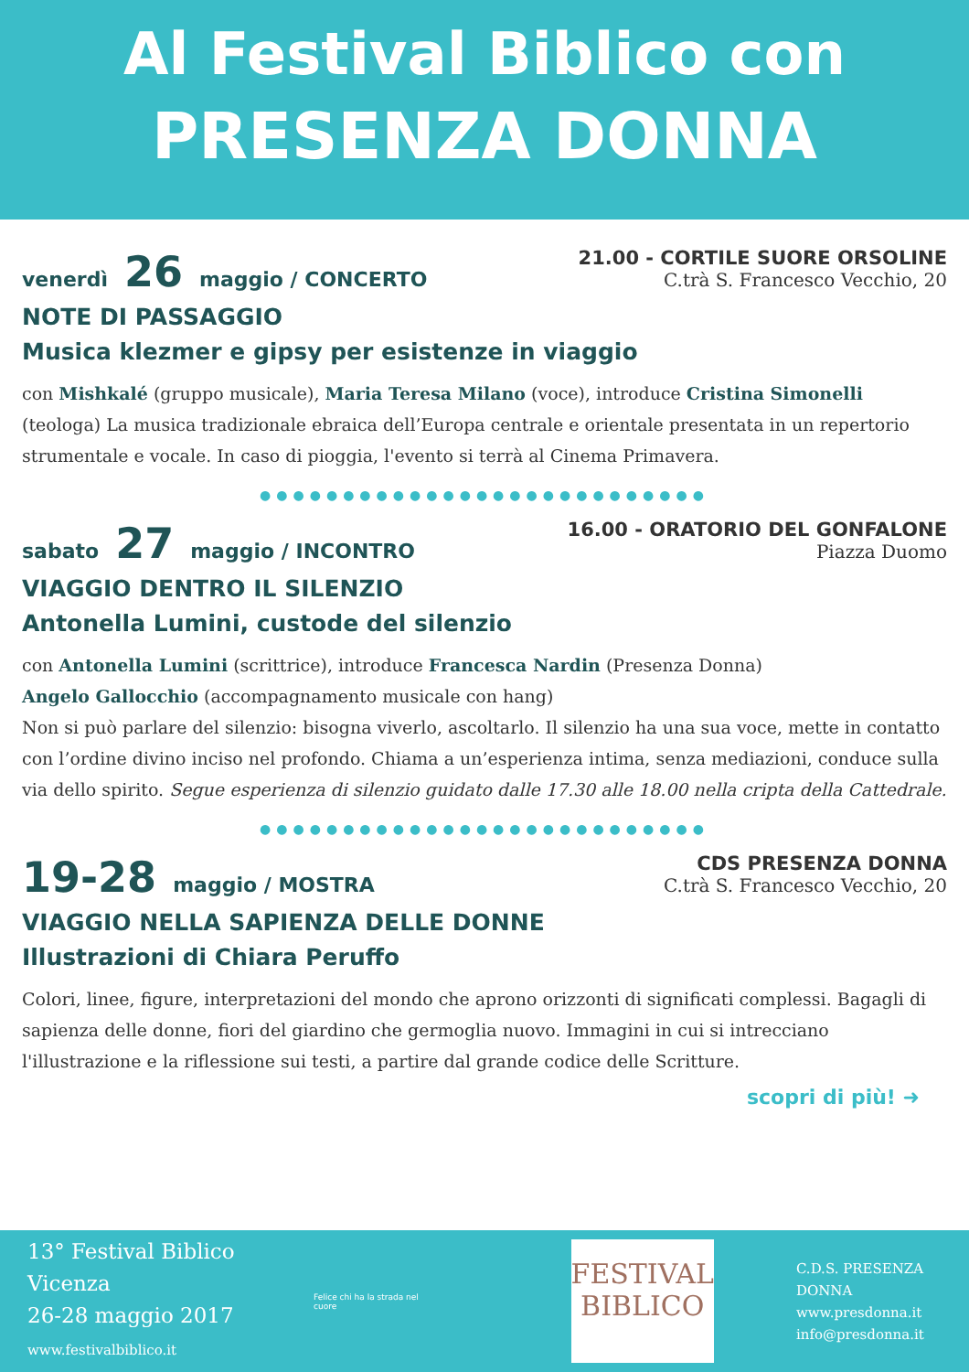Al Festival Biblico con
PRESENZA DONNA
venerdì 26 maggio / CONCERTO 21.00 - CORTILE SUORE ORSOLINE
C.trà S. Francesco Vecchio, 20
NOTE DI PASSAGGIO
Musica klezmer e gipsy per esistenze in viaggio
con Mishkalé (gruppo musicale), Maria Teresa Milano (voce), introduce Cristina Simonelli (teologa) La musica tradizionale ebraica dell’Europa centrale e orientale presentata in un repertorio strumentale e vocale. In caso di pioggia, l'evento si terrà al Cinema Primavera.
●●●●●●●●●●●●●●●●●●●●●●●●●●●
sabato 27 maggio / INCONTRO 16.00 - ORATORIO DEL GONFALONE
Piazza Duomo
VIAGGIO DENTRO IL SILENZIO
Antonella Lumini, custode del silenzio
con Antonella Lumini (scrittrice), introduce Francesca Nardin (Presenza Donna)
Angelo Gallocchio (accompagnamento musicale con hang)
Non si può parlare del silenzio: bisogna viverlo, ascoltarlo. Il silenzio ha una sua voce, mette in contatto con l’ordine divino inciso nel profondo. Chiama a un’esperienza intima, senza mediazioni, conduce sulla via dello spirito. Segue esperienza di silenzio guidato dalle 17.30 alle 18.00 nella cripta della Cattedrale.
●●●●●●●●●●●●●●●●●●●●●●●●●●●
19-28 maggio / MOSTRA CDS PRESENZA DONNA
C.trà S. Francesco Vecchio, 20
VIAGGIO NELLA SAPIENZA DELLE DONNE
Illustrazioni di Chiara Peruffo
Colori, linee, figure, interpretazioni del mondo che aprono orizzonti di significati complessi. Bagagli di sapienza delle donne, fiori del giardino che germoglia nuovo. Immagini in cui si intrecciano l'illustrazione e la riflessione sui testi, a partire dal grande codice delle Scritture.
scopri di più! ➜
13° Festival Biblico
Vicenza
26-28 maggio 2017
www.festivalbiblico.it
Felice chi ha la strada nel cuore
FESTIVAL
BIBLICO
C.D.S. PRESENZA DONNA
www.presdonna.it
info@presdonna.it